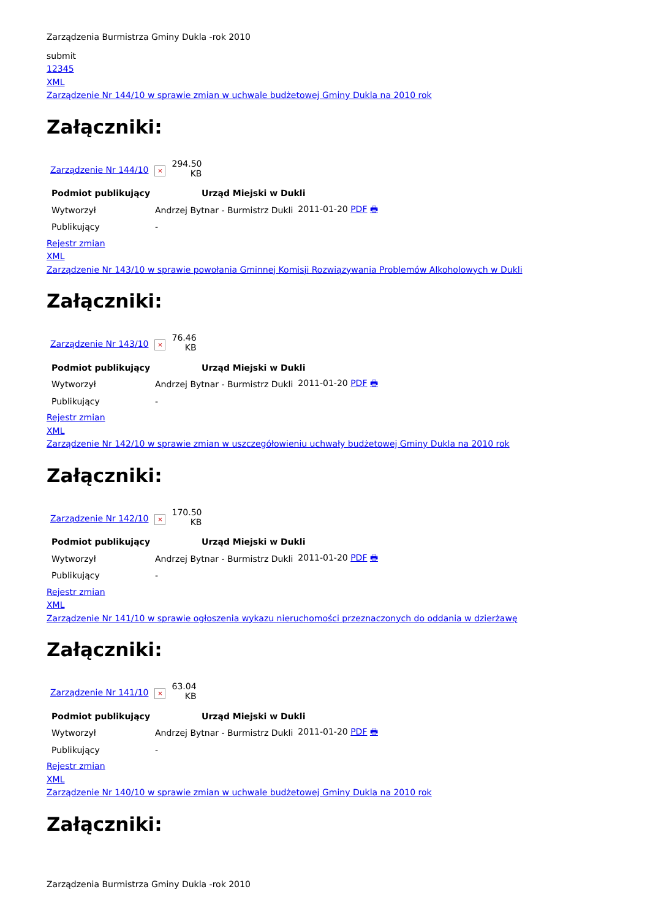Zarządzenia Burmistrza Gminy Dukla -rok 2010
submit
12345
XML
Zarządzenie Nr 144/10 w sprawie zmian w uchwale budżetowej Gminy Dukla na 2010 rok
Załączniki:
| Zarządzenie Nr 144/10 | × | 294.50 KB |
| Podmiot publikujący | Urząd Miejski w Dukli | |
| --- | --- | --- |
| Wytworzył | Andrzej Bytnar - Burmistrz Dukli | 2011-01-20 PDF 🖶 |
| Publikujący | - | |
Rejestr zmian
XML
Zarządzenie Nr 143/10 w sprawie powołania Gminnej Komisji Rozwiązywania Problemów Alkoholowych w Dukli
Załączniki:
| Zarządzenie Nr 143/10 | × | 76.46 KB |
| Podmiot publikujący | Urząd Miejski w Dukli | |
| --- | --- | --- |
| Wytworzył | Andrzej Bytnar - Burmistrz Dukli | 2011-01-20 PDF 🖶 |
| Publikujący | - | |
Rejestr zmian
XML
Zarządzenie Nr 142/10 w sprawie zmian w uszczegółowieniu uchwały budżetowej Gminy Dukla na 2010 rok
Załączniki:
| Zarządzenie Nr 142/10 | × | 170.50 KB |
| Podmiot publikujący | Urząd Miejski w Dukli | |
| --- | --- | --- |
| Wytworzył | Andrzej Bytnar - Burmistrz Dukli | 2011-01-20 PDF 🖶 |
| Publikujący | - | |
Rejestr zmian
XML
Zarządzenie Nr 141/10 w sprawie ogłoszenia wykazu nieruchomości przeznaczonych do oddania w dzierżawę
Załączniki:
| Zarządzenie Nr 141/10 | × | 63.04 KB |
| Podmiot publikujący | Urząd Miejski w Dukli | |
| --- | --- | --- |
| Wytworzył | Andrzej Bytnar - Burmistrz Dukli | 2011-01-20 PDF 🖶 |
| Publikujący | - | |
Rejestr zmian
XML
Zarządzenie Nr 140/10 w sprawie zmian w uchwale budżetowej Gminy Dukla na 2010 rok
Załączniki:
Zarządzenia Burmistrza Gminy Dukla -rok 2010